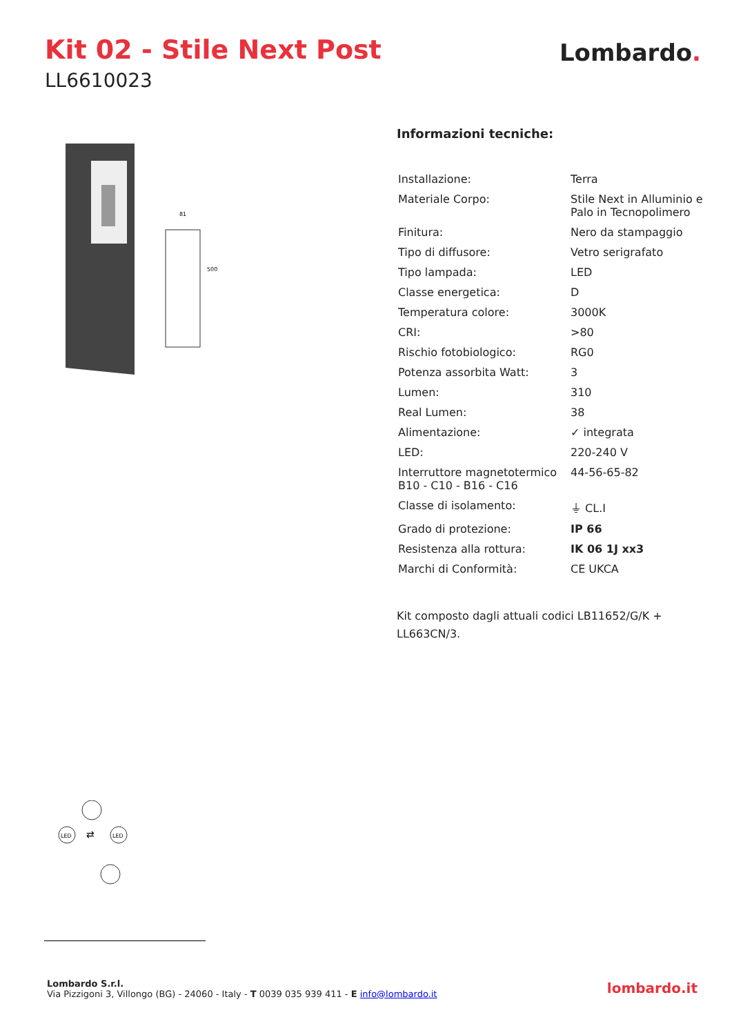Kit 02 - Stile Next Post
LL6610023
Lombardo.
81
500
Informazioni tecniche:
| Installazione: | Terra |
| Materiale Corpo: | Stile Next in Alluminio e Palo in Tecnopolimero |
| Finitura: | Nero da stampaggio |
| Tipo di diffusore: | Vetro serigrafato |
| Tipo lampada: | LED |
| Classe energetica: | D |
| Temperatura colore: | 3000K |
| CRI: | >80 |
| Rischio fotobiologico: | RG0 |
| Potenza assorbita Watt: | 3 |
| Lumen: | 310 |
| Real Lumen: | 38 |
| Alimentazione: | ✓ integrata |
| LED: | 220-240 V |
| Interruttore magnetotermico B10 - C10 - B16 - C16 | 44-56-65-82 |
| Classe di isolamento: | ⏚ CL.I |
| Grado di protezione: | IP 66 |
| Resistenza alla rottura: | IK 06 1J xx3 |
| Marchi di Conformità: | CE UKCA |
Kit composto dagli attuali codici LB11652/G/K + LL663CN/3.
LED
⇄
LED
Lombardo S.r.l.
Via Pizzigoni 3, Villongo (BG) - 24060 - Italy - T 0039 035 939 411 - E info@lombardo.it
lombardo.it